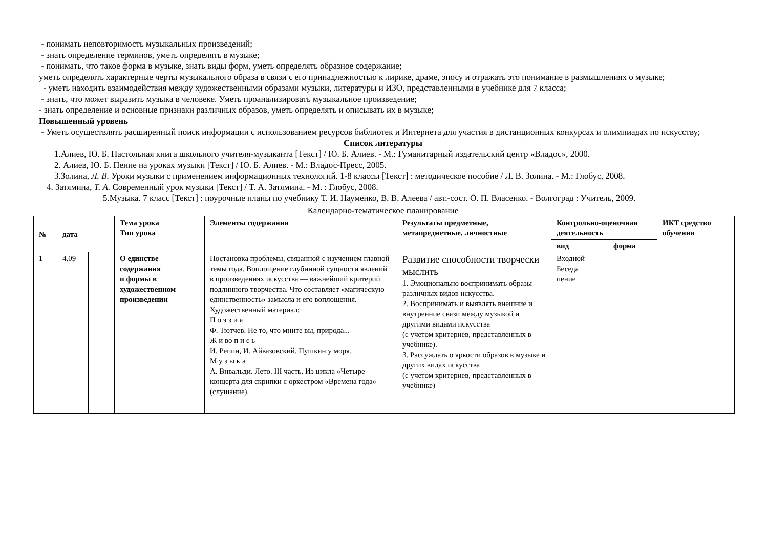- понимать неповторимость музыкальных произведений;
- знать определение терминов, уметь определять в музыке;
- понимать, что такое форма в музыке, знать виды форм, уметь определять образное содержание;
уметь определять характерные черты музыкального образа в связи с его принадлежностью к лирике, драме, эпосу и отражать это понимание в размышлениях о музыке;
- уметь находить взаимодействия между художественными образами музыки, литературы и ИЗО, представленными в учебнике для 7 класса;
- знать, что может выразить музыка в человеке. Уметь проанализировать музыкальное произведение;
- знать определение и основные признаки различных образов, уметь определять и описывать их в музыке;
Повышенный уровень
- Уметь осуществлять расширенный поиск информации с использованием ресурсов библиотек и Интернета для участия в дистанционных конкурсах и олимпиадах по искусству;
Список литературы
1.Алиев, Ю. Б. Настольная книга школьного учителя-музыканта [Текст] / Ю. Б. Алиев. - М.: Гуманитарный издательский центр «Владос», 2000.
2. Алиев, Ю. Б. Пение на уроках музыки [Текст] / Ю. Б. Алиев. - М.: Владос-Пресс, 2005.
3.Золина, Л. В. Уроки музыки с применением информационных технологий. 1-8 классы [Текст] : методическое пособие / Л. В. Золина. - М.: Глобус, 2008.
4. Затямина, Т. А. Современный урок музыки [Текст] / Т. А. Затямина. - М. : Глобус, 2008.
5.Музыка. 7 класс [Текст] : поурочные планы по учебнику Т. И. Науменко, В. В. Алеева / авт.-сост. О. П. Власенко. - Волгоград : Учитель, 2009.
Календарно-тематическое планирование
| № | дата | | Тема урока Тип урока | Элементы содержания | Результаты предметные, метапредметные, личностные | Контрольно-оценочная деятельность | | ИКТ средство обучения |
| --- | --- | --- | --- | --- | --- | --- | --- | --- |
| | | | | | | вид | форма | |
| 1 | 4.09 | | О единстве содержания и формы в художественном произведении | Постановка проблемы, связанной с изучением главной темы года. Воплощение глубинной сущности явлений в произведениях искусства — важнейший критерий подлинного творчества. Что составляет «магическую единственность» замысла и его воплощения. Художественный материал: П о э з и я Ф. Тютчев. Не то, что мните вы, природа... Ж и во п и с ь И. Репин, И. Айвазовский. Пушкин у моря. М у з ы к а А. Вивальди. Лето. III часть. Из цикла «Четыре концерта для скрипки с оркестром «Времена года» (слушание). | Развитие способности творчески мыслить 1. Эмоционально воспринимать образы различных видов искусства. 2. Воспринимать и выявлять внешние и внутренние связи между музыкой и другими видами искусства (с учетом критериев, представленных в учебнике). 3. Рассуждать о яркости образов в музыке и других видах искусства (с учетом критериев, представленных в учебнике) | Входной Беседа пение | | |